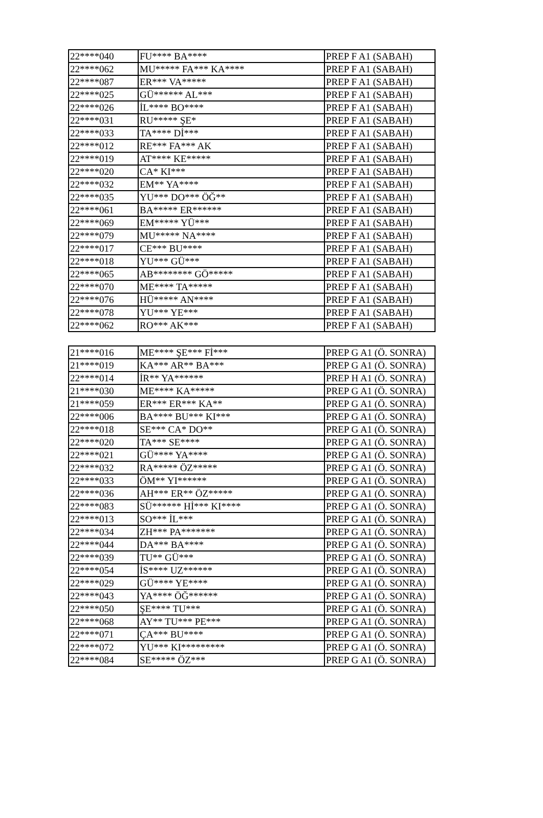| 22****040 | FU**** BA**** | PREP F A1 (SABAH) |
| 22****062 | MU***** FA*** KA**** | PREP F A1 (SABAH) |
| 22****087 | ER*** VA***** | PREP F A1 (SABAH) |
| 22****025 | GÜ****** AL*** | PREP F A1 (SABAH) |
| 22****026 | İL**** BO**** | PREP F A1 (SABAH) |
| 22****031 | RU***** ŞE* | PREP F A1 (SABAH) |
| 22****033 | TA**** Dİ*** | PREP F A1 (SABAH) |
| 22****012 | RE*** FA*** AK | PREP F A1 (SABAH) |
| 22****019 | AT**** KE***** | PREP F A1 (SABAH) |
| 22****020 | CA* KI*** | PREP F A1 (SABAH) |
| 22****032 | EM** YA**** | PREP F A1 (SABAH) |
| 22****035 | YU*** DO*** ÖĞ** | PREP F A1 (SABAH) |
| 22****061 | BA***** ER****** | PREP F A1 (SABAH) |
| 22****069 | EM***** YÜ*** | PREP F A1 (SABAH) |
| 22****079 | MU***** NA**** | PREP F A1 (SABAH) |
| 22****017 | CE*** BU**** | PREP F A1 (SABAH) |
| 22****018 | YU*** GÜ*** | PREP F A1 (SABAH) |
| 22****065 | AB******** GÖ***** | PREP F A1 (SABAH) |
| 22****070 | ME**** TA***** | PREP F A1 (SABAH) |
| 22****076 | HÜ***** AN**** | PREP F A1 (SABAH) |
| 22****078 | YU*** YE*** | PREP F A1 (SABAH) |
| 22****062 | RO*** AK*** | PREP F A1 (SABAH) |
| 21****016 | ME**** ŞE*** Fİ*** | PREP G A1 (Ö. SONRA) |
| 21****019 | KA*** AR** BA*** | PREP G A1 (Ö. SONRA) |
| 22****014 | İR** YA****** | PREP H A1 (Ö. SONRA) |
| 21****030 | ME**** KA***** | PREP G A1 (Ö. SONRA) |
| 21****059 | ER*** ER*** KA** | PREP G A1 (Ö. SONRA) |
| 22****006 | BA**** BU*** KI*** | PREP G A1 (Ö. SONRA) |
| 22****018 | SE*** CA* DO** | PREP G A1 (Ö. SONRA) |
| 22****020 | TA*** SE**** | PREP G A1 (Ö. SONRA) |
| 22****021 | GÜ**** YA**** | PREP G A1 (Ö. SONRA) |
| 22****032 | RA***** ÖZ***** | PREP G A1 (Ö. SONRA) |
| 22****033 | ÖM** YI****** | PREP G A1 (Ö. SONRA) |
| 22****036 | AH*** ER** ÖZ***** | PREP G A1 (Ö. SONRA) |
| 22****083 | SÜ****** Hİ*** KI**** | PREP G A1 (Ö. SONRA) |
| 22****013 | SO*** İL*** | PREP G A1 (Ö. SONRA) |
| 22****034 | ZH*** PA******* | PREP G A1 (Ö. SONRA) |
| 22****044 | DA*** BA**** | PREP G A1 (Ö. SONRA) |
| 22****039 | TU** GÜ*** | PREP G A1 (Ö. SONRA) |
| 22****054 | İS**** UZ****** | PREP G A1 (Ö. SONRA) |
| 22****029 | GÜ**** YE**** | PREP G A1 (Ö. SONRA) |
| 22****043 | YA**** ÖĞ****** | PREP G A1 (Ö. SONRA) |
| 22****050 | ŞE**** TU*** | PREP G A1 (Ö. SONRA) |
| 22****068 | AY** TU*** PE*** | PREP G A1 (Ö. SONRA) |
| 22****071 | ÇA*** BU**** | PREP G A1 (Ö. SONRA) |
| 22****072 | YU*** KI********* | PREP G A1 (Ö. SONRA) |
| 22****084 | SE***** ÖZ*** | PREP G A1 (Ö. SONRA) |